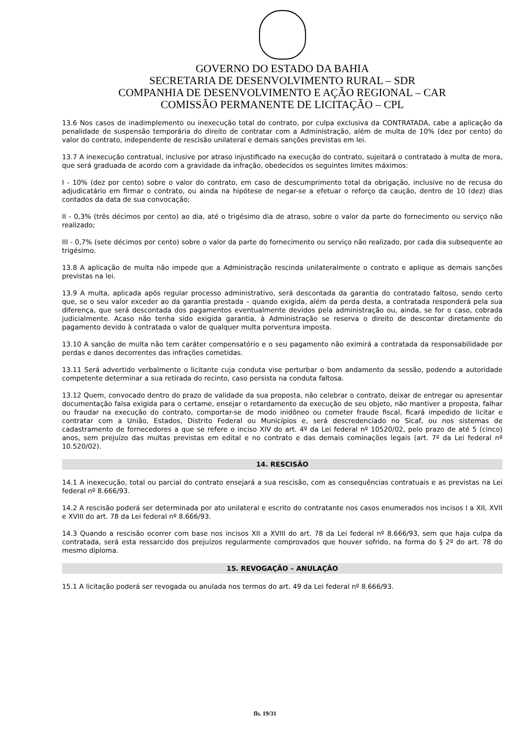GOVERNO DO ESTADO DA BAHIA
SECRETARIA DE DESENVOLVIMENTO RURAL – SDR
COMPANHIA DE DESENVOLVIMENTO E AÇÃO REGIONAL – CAR
COMISSÃO PERMANENTE DE LICITAÇÃO – CPL
13.6 Nos casos de inadimplemento ou inexecução total do contrato, por culpa exclusiva da CONTRATADA, cabe a aplicação da penalidade de suspensão temporária do direito de contratar com a Administração, além de multa de 10% (dez por cento) do valor do contrato, independente de rescisão unilateral e demais sanções previstas em lei.
13.7 A inexecução contratual, inclusive por atraso injustificado na execução do contrato, sujeitará o contratado à multa de mora, que será graduada de acordo com a gravidade da infração, obedecidos os seguintes limites máximos:
I - 10% (dez por cento) sobre o valor do contrato, em caso de descumprimento total da obrigação, inclusive no de recusa do adjudicatário em firmar o contrato, ou ainda na hipótese de negar-se a efetuar o reforço da caução, dentro de 10 (dez) dias contados da data de sua convocação;
II - 0,3% (três décimos por cento) ao dia, até o trigésimo dia de atraso, sobre o valor da parte do fornecimento ou serviço não realizado;
III - 0,7% (sete décimos por cento) sobre o valor da parte do fornecimento ou serviço não realizado, por cada dia subsequente ao trigésimo.
13.8 A aplicação de multa não impede que a Administração rescinda unilateralmente o contrato e aplique as demais sanções previstas na lei.
13.9 A multa, aplicada após regular processo administrativo, será descontada da garantia do contratado faltoso, sendo certo que, se o seu valor exceder ao da garantia prestada – quando exigida, além da perda desta, a contratada responderá pela sua diferença, que será descontada dos pagamentos eventualmente devidos pela administração ou, ainda, se for o caso, cobrada judicialmente. Acaso não tenha sido exigida garantia, à Administração se reserva o direito de descontar diretamente do pagamento devido à contratada o valor de qualquer multa porventura imposta.
13.10 A sanção de multa não tem caráter compensatório e o seu pagamento não eximirá a contratada da responsabilidade por perdas e danos decorrentes das infrações cometidas.
13.11 Será advertido verbalmente o licitante cuja conduta vise perturbar o bom andamento da sessão, podendo a autoridade competente determinar a sua retirada do recinto, caso persista na conduta faltosa.
13.12 Quem, convocado dentro do prazo de validade da sua proposta, não celebrar o contrato, deixar de entregar ou apresentar documentação falsa exigida para o certame, ensejar o retardamento da execução de seu objeto, não mantiver a proposta, falhar ou fraudar na execução do contrato, comportar-se de modo inidôneo ou cometer fraude fiscal, ficará impedido de licitar e contratar com a União, Estados, Distrito Federal ou Municípios e, será descredenciado no Sicaf, ou nos sistemas de cadastramento de fornecedores a que se refere o inciso XIV do art. 4º da Lei federal nº 10520/02, pelo prazo de até 5 (cinco) anos, sem prejuízo das multas previstas em edital e no contrato e das demais cominações legais (art. 7º da Lei federal nº 10.520/02).
14. RESCISÃO
14.1 A inexecução, total ou parcial do contrato ensejará a sua rescisão, com as consequências contratuais e as previstas na Lei federal nº 8.666/93.
14.2 A rescisão poderá ser determinada por ato unilateral e escrito do contratante nos casos enumerados nos incisos I a XII, XVII e XVIII do art. 78 da Lei federal nº 8.666/93.
14.3 Quando a rescisão ocorrer com base nos incisos XII a XVIII do art. 78 da Lei federal nº 8.666/93, sem que haja culpa da contratada, será esta ressarcido dos prejuízos regularmente comprovados que houver sofrido, na forma do § 2º do art. 78 do mesmo diploma.
15. REVOGAÇÃO – ANULAÇÃO
15.1 A licitação poderá ser revogada ou anulada nos termos do art. 49 da Lei federal nº 8.666/93.
fls. 19/31